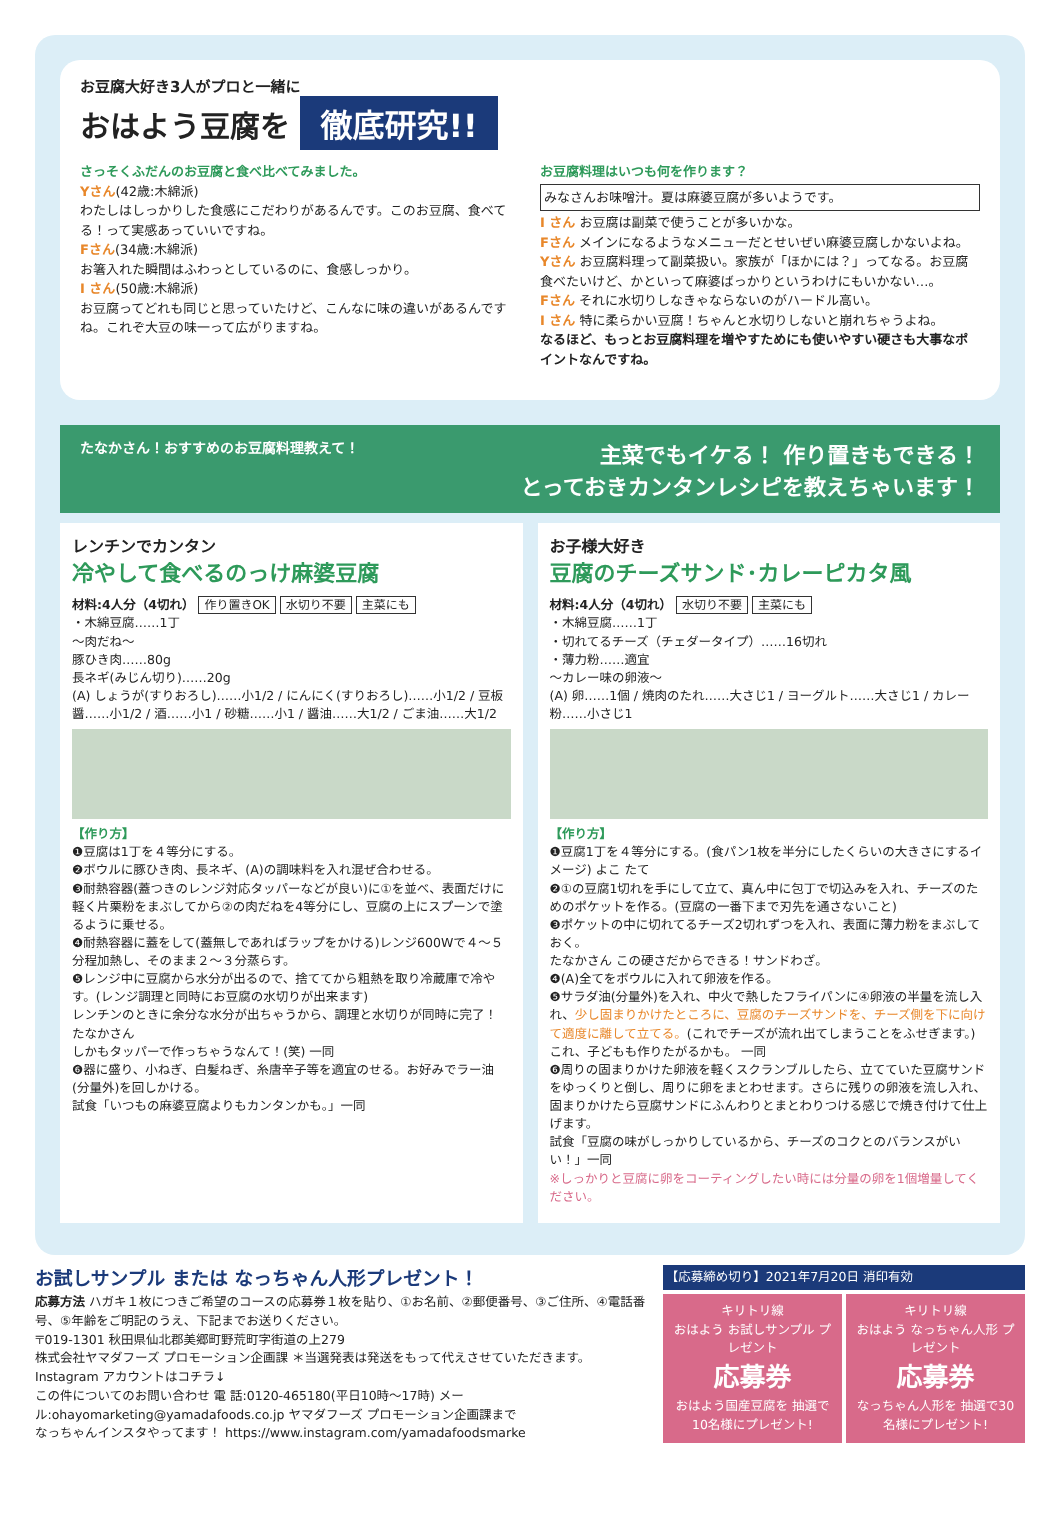お豆腐大好き3人がプロと一緒に
おはよう豆腐を 徹底研究!!
さっそくふだんのお豆腐と食べ比べてみました。
Yさん(42歳:木綿派)
わたしはしっかりした食感にこだわりがあるんです。このお豆腐、食べてる！って実感あっていいですね。
Fさん(34歳:木綿派)
お箸入れた瞬間はふわっとしているのに、食感しっかり。
I さん(50歳:木綿派)
お豆腐ってどれも同じと思っていたけど、こんなに味の違いがあるんですね。これぞ大豆の味一って広がりますね。
お豆腐料理はいつも何を作ります？
みなさんお味噌汁。夏は麻婆豆腐が多いようです。
I さん お豆腐は副菜で使うことが多いかな。
Fさん メインになるようなメニューだとせいぜい麻婆豆腐しかないよね。
Yさん お豆腐料理って副菜扱い。家族が「ほかには？」ってなる。お豆腐食べたいけど、かといって麻婆ばっかりというわけにもいかない…。
Fさん それに水切りしなきゃならないのがハードル高い。
I さん 特に柔らかい豆腐！ちゃんと水切りしないと崩れちゃうよね。
なるほど、もっとお豆腐料理を増やすためにも使いやすい硬さも大事なポイントなんですね。
たなかさん！おすすめのお豆腐料理教えて！ 主菜でもイケる！ 作り置きもできる！
とっておきカンタンレシピを教えちゃいます！
レンチンでカンタン
冷やして食べるのっけ麻婆豆腐
材料:4人分（4切れ） 作り置きOK 水切り不要 主菜にも
・木綿豆腐……1丁
～肉だね～
豚ひき肉……80g
長ネギ(みじん切り)……20g
(A) しょうが(すりおろし)……小1/2 / にんにく(すりおろし)……小1/2 / 豆板醤……小1/2 / 酒……小1 / 砂糖……小1 / 醤油……大1/2 / ごま油……大1/2
【作り方】
❶豆腐は1丁を４等分にする。
❷ボウルに豚ひき肉、長ネギ、(A)の調味料を入れ混ぜ合わせる。
❸耐熱容器(蓋つきのレンジ対応タッパーなどが良い)に①を並べ、表面だけに軽く片栗粉をまぶしてから②の肉だねを4等分にし、豆腐の上にスプーンで塗るように乗せる。
❹耐熱容器に蓋をして(蓋無しであればラップをかける)レンジ600Wで４～５分程加熱し、そのまま２～３分蒸らす。
❺レンジ中に豆腐から水分が出るので、捨ててから粗熱を取り冷蔵庫で冷やす。(レンジ調理と同時にお豆腐の水切りが出来ます)
レンチンのときに余分な水分が出ちゃうから、調理と水切りが同時に完了！ たなかさん
しかもタッパーで作っちゃうなんて！(笑) 一同
❻器に盛り、小ねぎ、白髪ねぎ、糸唐辛子等を適宜のせる。お好みでラー油(分量外)を回しかける。
試食「いつもの麻婆豆腐よりもカンタンかも。」一同
お子様大好き
豆腐のチーズサンド･カレーピカタ風
材料:4人分（4切れ） 水切り不要 主菜にも
・木綿豆腐……1丁
・切れてるチーズ（チェダータイプ）……16切れ
・薄力粉……適宜
～カレー味の卵液～
(A) 卵……1個 / 焼肉のたれ……大さじ1 / ヨーグルト……大さじ1 / カレー粉……小さじ1
【作り方】
❶豆腐1丁を４等分にする。(食パン1枚を半分にしたくらいの大きさにするイメージ) よこ たて
❷①の豆腐1切れを手にして立て、真ん中に包丁で切込みを入れ、チーズのためのポケットを作る。(豆腐の一番下まで刃先を通さないこと)
❸ポケットの中に切れてるチーズ2切れずつを入れ、表面に薄力粉をまぶしておく。
たなかさん この硬さだからできる！サンドわざ。
❹(A)全てをボウルに入れて卵液を作る。
❺サラダ油(分量外)を入れ、中火で熱したフライパンに④卵液の半量を流し入れ、少し固まりかけたところに、豆腐のチーズサンドを、チーズ側を下に向けて適度に離して立てる。(これでチーズが流れ出てしまうことをふせぎます。)
これ、子どもも作りたがるかも。 一同
❻周りの固まりかけた卵液を軽くスクランブルしたら、立てていた豆腐サンドをゆっくりと倒し、周りに卵をまとわせます。さらに残りの卵液を流し入れ、固まりかけたら豆腐サンドにふんわりとまとわりつける感じで焼き付けて仕上げます。
試食「豆腐の味がしっかりしているから、チーズのコクとのバランスがいい！」一同
※しっかりと豆腐に卵をコーティングしたい時には分量の卵を1個増量してください。
お試しサンプル または なっちゃん人形プレゼント！
応募方法 ハガキ１枚につきご希望のコースの応募券１枚を貼り、①お名前、②郵便番号、③ご住所、④電話番号、⑤年齢をご明記のうえ、下記までお送りください。
〒019-1301 秋田県仙北郡美郷町野荒町字街道の上279
株式会社ヤマダフーズ プロモーション企画課 ＊当選発表は発送をもって代えさせていただきます。
Instagram アカウントはコチラ↓
この件についてのお問い合わせ 電 話:0120-465180(平日10時～17時) メール:ohayomarketing@yamadafoods.co.jp ヤマダフーズ プロモーション企画課まで
なっちゃんインスタやってます！ https://www.instagram.com/yamadafoodsmarke
【応募締め切り】2021年7月20日 消印有効
キリトリ線
おはよう お試しサンプル プレゼント
応募券
おはよう国産豆腐を 抽選で10名様にプレゼント!
キリトリ線
おはよう なっちゃん人形 プレゼント
応募券
なっちゃん人形を 抽選で30名様にプレゼント!